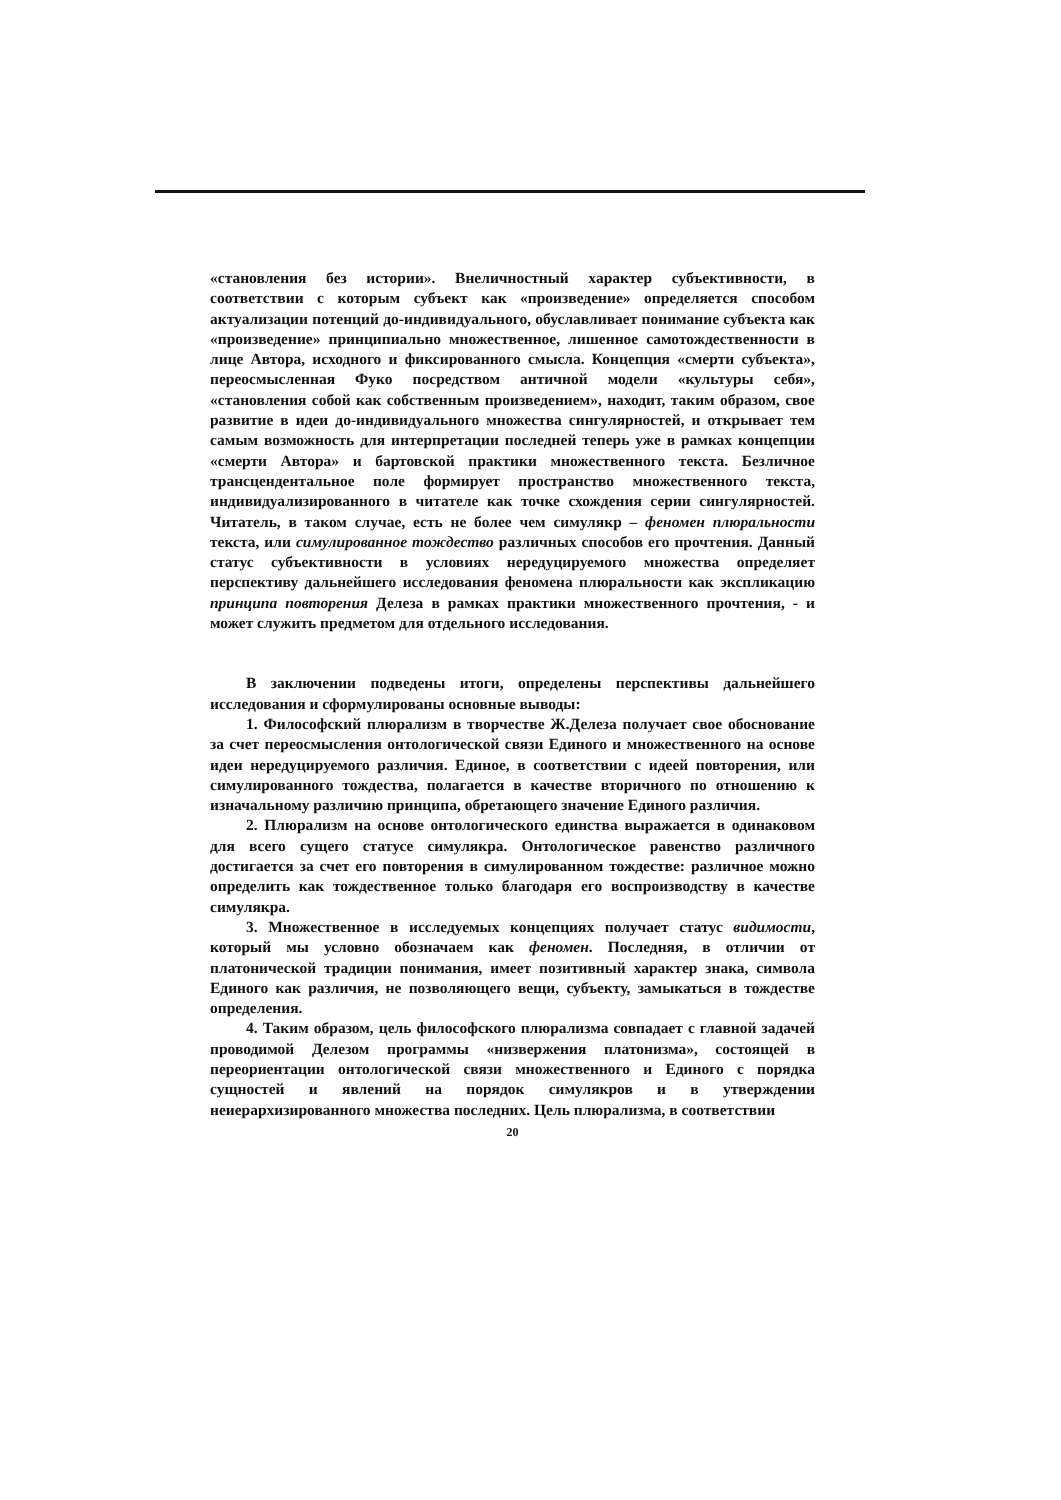«становления без истории». Внеличностный характер субъективности, в соответствии с которым субъект как «произведение» определяется способом актуализации потенций до-индивидуального, обуславливает понимание субъекта как «произведение» принципиально множественное, лишенное самотождественности в лице Автора, исходного и фиксированного смысла. Концепция «смерти субъекта», переосмысленная Фуко посредством античной модели «культуры себя», «становления собой как собственным произведением», находит, таким образом, свое развитие в идеи до-индивидуального множества сингулярностей, и открывает тем самым возможность для интерпретации последней теперь уже в рамках концепции «смерти Автора» и бартовской практики множественного текста. Безличное трансцендентальное поле формирует пространство множественного текста, индивидуализированного в читателе как точке схождения серии сингулярностей. Читатель, в таком случае, есть не более чем симулякр – феномен плюральности текста, или симулированное тождество различных способов его прочтения. Данный статус субъективности в условиях нередуцируемого множества определяет перспективу дальнейшего исследования феномена плюральности как экспликацию принципа повторения Делеза в рамках практики множественного прочтения, - и может служить предметом для отдельного исследования.
В заключении подведены итоги, определены перспективы дальнейшего исследования и сформулированы основные выводы:
1. Философский плюрализм в творчестве Ж.Делеза получает свое обоснование за счет переосмысления онтологической связи Единого и множественного на основе идеи нередуцируемого различия. Единое, в соответствии с идеей повторения, или симулированного тождества, полагается в качестве вторичного по отношению к изначальному различию принципа, обретающего значение Единого различия.
2. Плюрализм на основе онтологического единства выражается в одинаковом для всего сущего статусе симулякра. Онтологическое равенство различного достигается за счет его повторения в симулированном тождестве: различное можно определить как тождественное только благодаря его воспроизводству в качестве симулякра.
3. Множественное в исследуемых концепциях получает статус видимости, который мы условно обозначаем как феномен. Последняя, в отличии от платонической традиции понимания, имеет позитивный характер знака, символа Единого как различия, не позволяющего вещи, субъекту, замыкаться в тождестве определения.
4. Таким образом, цель философского плюрализма совпадает с главной задачей проводимой Делезом программы «низвержения платонизма», состоящей в переориентации онтологической связи множественного и Единого с порядка сущностей и явлений на порядок симулякров и в утверждении неиерархизированного множества последних. Цель плюрализма, в соответствии
20